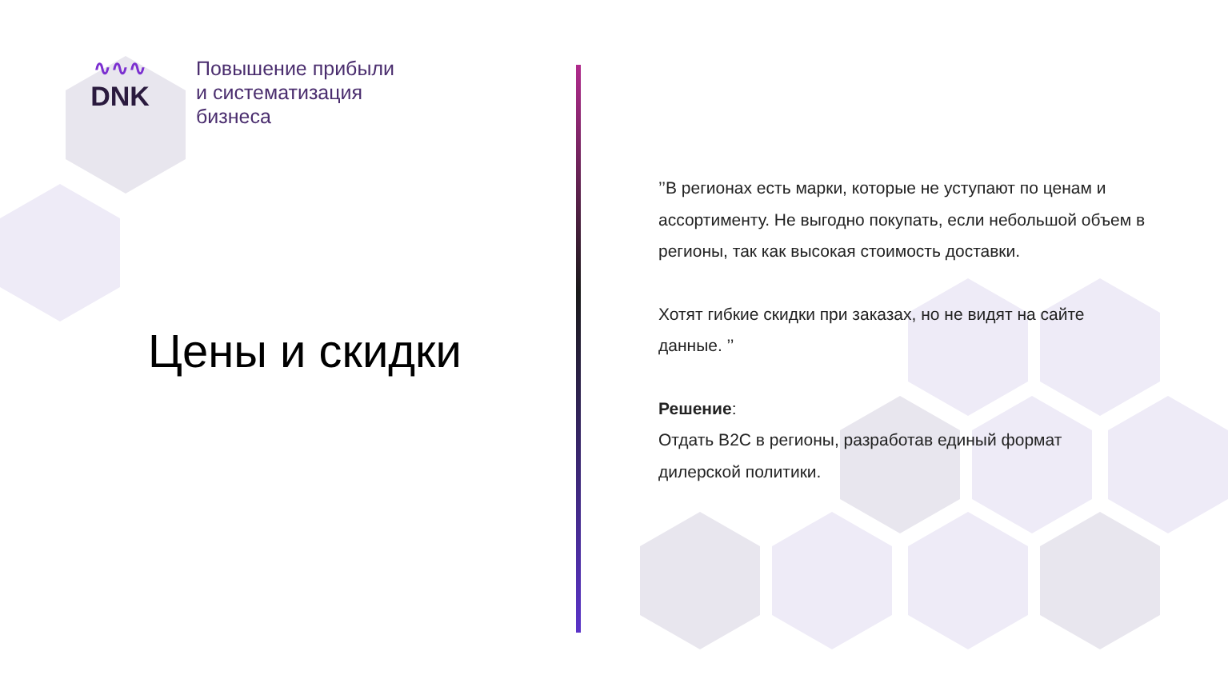∿∿∿
DNK
Повышение прибыли
и систематизация
бизнеса
Цены и скидки
’’В регионах есть марки, которые не уступают по ценам и ассортименту. Не выгодно покупать, если небольшой объем в регионы, так как высокая стоимость доставки.
Хотят гибкие скидки при заказах, но не видят на сайте данные. ’’
Решение:
Отдать B2C в регионы, разработав единый формат дилерской политики.